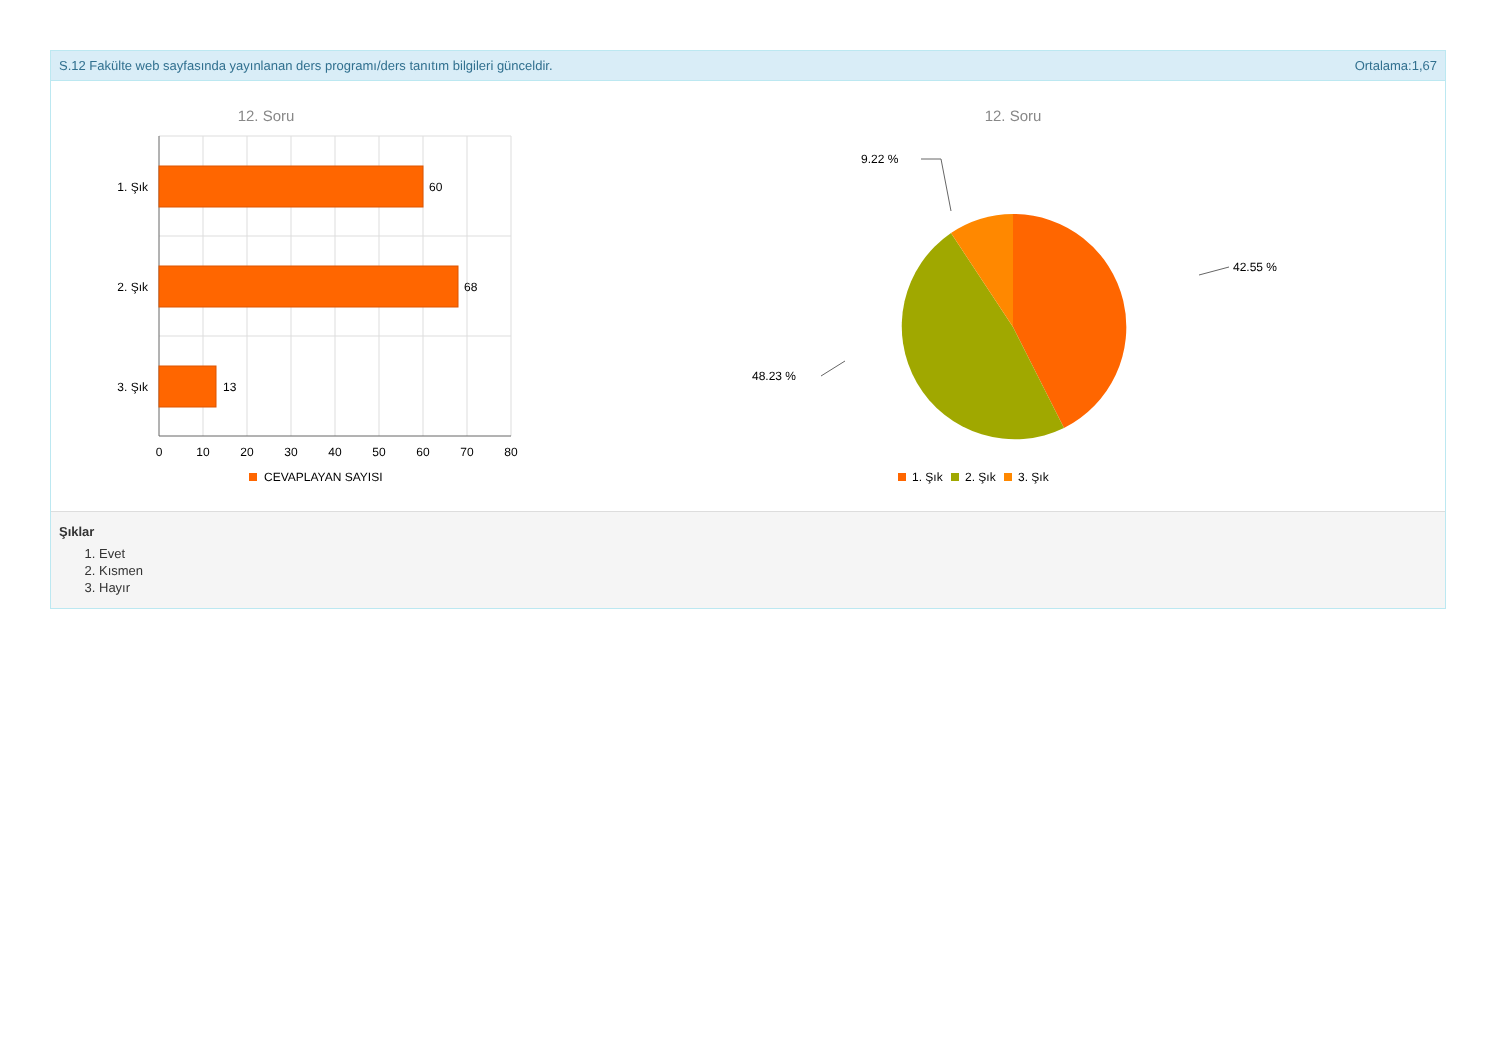S.12 Fakülte web sayfasında yayınlanan ders programı/ders tanıtım bilgileri günceldir. Ortalama:1,67
12. Soru
60
68
13
1. Şık
2. Şık
3. Şık
0
10
20
30
40
50
60
70
80
CEVAPLAYAN SAYISI
12. Soru
9.22 %
42.55 %
48.23 %
1. Şık
2. Şık
3. Şık
Şıklar
1. Evet
2. Kısmen
3. Hayır